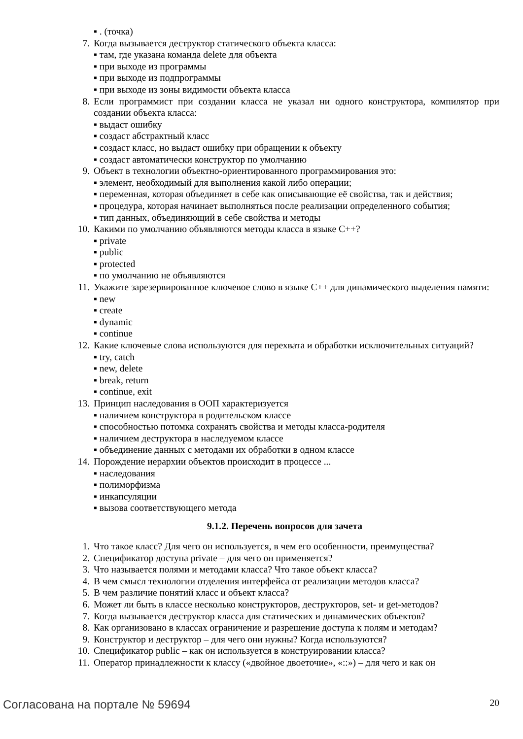▪ . (точка)
7. Когда вызывается деструктор статического объекта класса:
▪ там, где указана команда delete для объекта
▪ при выходе из программы
▪ при выходе из подпрограммы
▪ при выходе из зоны видимости объекта класса
8. Если программист при создании класса не указал ни одного конструктора, компилятор при создании объекта класса:
▪ выдаст ошибку
▪ создаст абстрактный класс
▪ создаст класс, но выдаст ошибку при обращении к объекту
▪ создаст автоматически конструктор по умолчанию
9. Объект в технологии объектно-ориентированного программирования это:
▪ элемент, необходимый для выполнения какой либо операции;
▪ переменная, которая объединяет в себе как описывающие её свойства, так и действия;
▪ процедура, которая начинает выполняться после реализации определенного события;
▪ тип данных, объединяющий в себе свойства и методы
10. Какими по умолчанию объявляются методы класса в языке С++?
▪ private
▪ public
▪ protected
▪ по умолчанию не объявляются
11. Укажите зарезервированное ключевое слово в языке С++ для динамического выделения памяти:
▪ new
▪ create
▪ dynamic
▪ continue
12. Какие ключевые слова используются для перехвата и обработки исключительных ситуаций?
▪ try, catch
▪ new, delete
▪ break, return
▪ continue, exit
13. Принцип наследования в ООП характеризуется
▪ наличием конструктора в родительском классе
▪ способностью потомка сохранять свойства и методы класса-родителя
▪ наличием деструктора в наследуемом классе
▪ объединение данных с методами их обработки в одном классе
14. Порождение иерархии объектов происходит в процессе ...
▪ наследования
▪ полиморфизма
▪ инкапсуляции
▪ вызова соответствующего метода
9.1.2. Перечень вопросов для зачета
1. Что такое класс? Для чего он используется, в чем его особенности, преимущества?
2. Спецификатор доступа private – для чего он применяется?
3. Что называется полями и методами класса? Что такое объект класса?
4. В чем смысл технологии отделения интерфейса от реализации методов класса?
5. В чем различие понятий класс и объект класса?
6. Может ли быть в классе несколько конструкторов, деструкторов, set- и get-методов?
7. Когда вызывается деструктор класса для статических и динамических объектов?
8. Как организовано в классах ограничение и разрешение доступа к полям и методам?
9. Конструктор и деструктор – для чего они нужны? Когда используются?
10. Спецификатор public – как он используется в конструировании класса?
11. Оператор принадлежности к классу («двойное двоеточие», «::») – для чего и как он
Согласована на портале № 59694 20